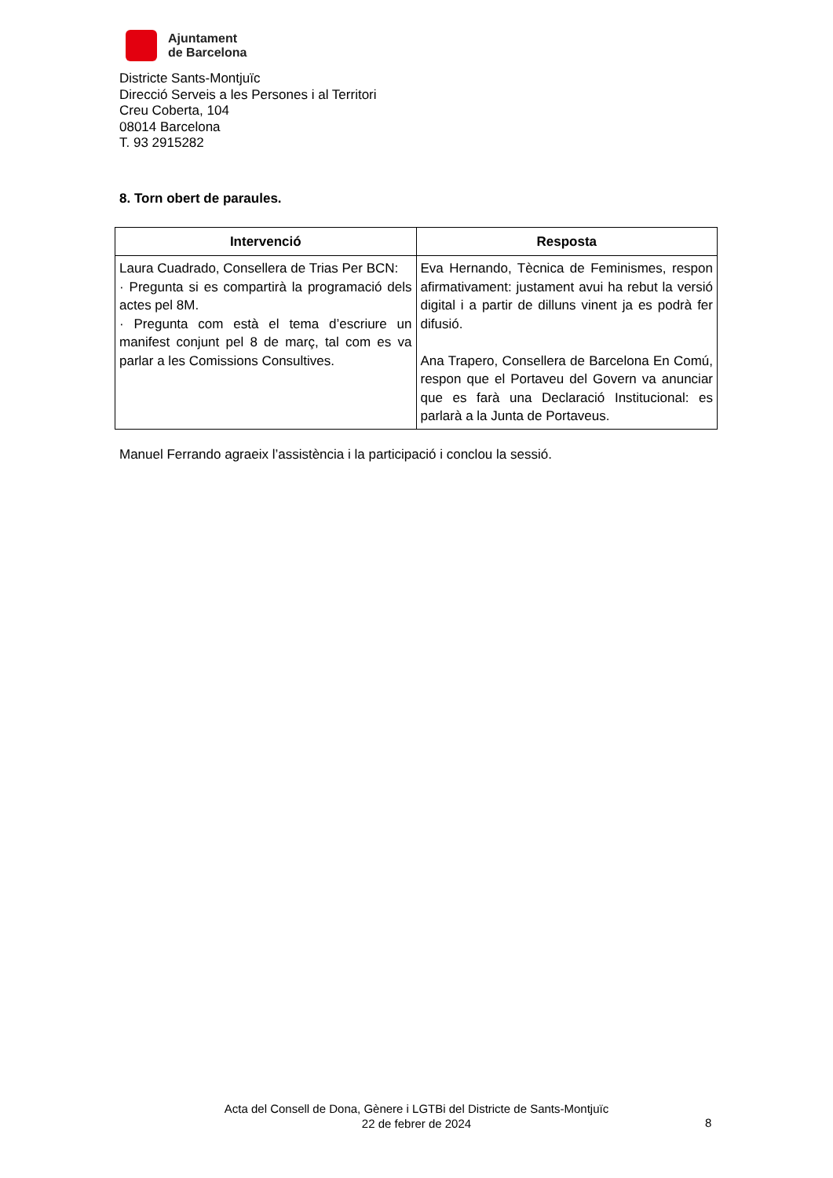Ajuntament
de Barcelona
Districte Sants-Montjuïc
Direcció Serveis a les Persones i al Territori
Creu Coberta, 104
08014 Barcelona
T. 93 2915282
8. Torn obert de paraules.
| Intervenció | Resposta |
| --- | --- |
| Laura Cuadrado, Consellera de Trias Per BCN: · Pregunta si es compartirà la programació dels actes pel 8M. · Pregunta com està el tema d’escriure un manifest conjunt pel 8 de març, tal com es va parlar a les Comissions Consultives. | Eva Hernando, Tècnica de Feminismes, respon afirmativament: justament avui ha rebut la versió digital i a partir de dilluns vinent ja es podrà fer difusió. Ana Trapero, Consellera de Barcelona En Comú, respon que el Portaveu del Govern va anunciar que es farà una Declaració Institucional: es parlarà a la Junta de Portaveus. |
Manuel Ferrando agraeix l’assistència i la participació i conclou la sessió.
Acta del Consell de Dona, Gènere i LGTBi del Districte de Sants-Montjuïc
22 de febrer de 2024
8